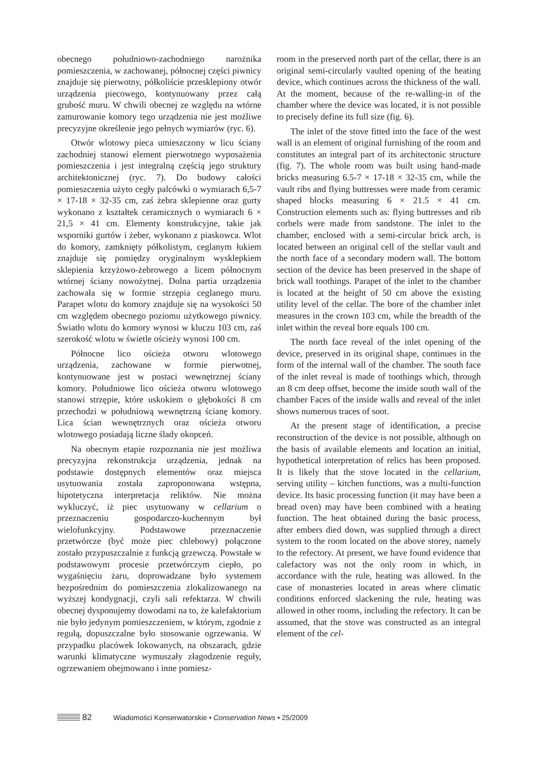obecnego południowo-zachodniego narożnika pomieszczenia, w zachowanej, północnej części piwnicy znajduje się pierwotny, półkoliście przesklepiony otwór urządzenia piecowego, kontynuowany przez całą grubość muru. W chwili obecnej ze względu na wtórne zamurowanie komory tego urządzenia nie jest możliwe precyzyjne określenie jego pełnych wymiarów (ryc. 6).
Otwór wlotowy pieca umieszczony w licu ściany zachodniej stanowi element pierwotnego wyposażenia pomieszczenia i jest integralną częścią jego struktury architektonicznej (ryc. 7). Do budowy całości pomieszczenia użyto cegły palcówki o wymiarach 6,5-7 × 17-18 × 32-35 cm, zaś żebra sklepienne oraz gurty wykonano z kształtek ceramicznych o wymiarach 6 × 21,5 × 41 cm. Elementy konstrukcyjne, takie jak wsporniki gurtów i żeber, wykonano z piaskowca. Wlot do komory, zamknięty półkolistym, ceglanym łukiem znajduje się pomiędzy oryginalnym wysklepkiem sklepienia krzyżowo-żebrowego a licem północnym wtórnej ściany nowożytnej. Dolna partia urządzenia zachowała się w formie strzępia ceglanego muru. Parapet wlotu do komory znajduje się na wysokości 50 cm względem obecnego poziomu użytkowego piwnicy. Światło wlotu do komory wynosi w kluczu 103 cm, zaś szerokość wlotu w świetle ościeży wynosi 100 cm.
Północne lico ościeża otworu wlotowego urządzenia, zachowane w formie pierwotnej, kontynuowane jest w postaci wewnętrznej ściany komory. Południowe lico ościeża otworu wlotowego stanowi strzępie, które uskokiem o głębokości 8 cm przechodzi w południową wewnętrzną ścianę komory. Lica ścian wewnętrznych oraz ościeża otworu wlotowego posiadają liczne ślady okopceń.
Na obecnym etapie rozpoznania nie jest możliwa precyzyjna rekonstrukcja urządzenia, jednak na podstawie dostępnych elementów oraz miejsca usytuowania została zaproponowana wstępna, hipotetyczna interpretacja reliktów. Nie można wykluczyć, iż piec usytuowany w cellarium o przeznaczeniu gospodarczo-kuchennym był wielofunkcyjny. Podstawowe przeznaczenie przetwórcze (być może piec chlebowy) połączone zostało przypuszczalnie z funkcją grzewczą. Powstałe w podstawowym procesie przetwórczym ciepło, po wygaśnięciu żaru, doprowadzane było systemem bezpośrednim do pomieszczenia zlokalizowanego na wyższej kondygnacji, czyli sali refektarza. W chwili obecnej dysponujemy dowodami na to, że kalefaktorium nie było jedynym pomieszczeniem, w którym, zgodnie z regułą, dopuszczalne było stosowanie ogrzewania. W przypadku placówek lokowanych, na obszarach, gdzie warunki klimatyczne wymuszały złagodzenie reguły, ogrzewaniem obejmowano i inne pomiesz-
room in the preserved north part of the cellar, there is an original semi-circularly vaulted opening of the heating device, which continues across the thickness of the wall. At the moment, because of the re-walling-in of the chamber where the device was located, it is not possible to precisely define its full size (fig. 6).
The inlet of the stove fitted into the face of the west wall is an element of original furnishing of the room and constitutes an integral part of its architectonic structure (fig. 7). The whole room was built using hand-made bricks measuring 6.5-7 × 17-18 × 32-35 cm, while the vault ribs and flying buttresses were made from ceramic shaped blocks measuring 6 × 21.5 × 41 cm. Construction elements such as: flying buttresses and rib corbels were made from sandstone. The inlet to the chamber, enclosed with a semi-circular brick arch, is located between an original cell of the stellar vault and the north face of a secondary modern wall. The bottom section of the device has been preserved in the shape of brick wall toothings. Parapet of the inlet to the chamber is located at the height of 50 cm above the existing utility level of the cellar. The bore of the chamber inlet measures in the crown 103 cm, while the breadth of the inlet within the reveal bore equals 100 cm.
The north face reveal of the inlet opening of the device, preserved in its original shape, continues in the form of the internal wall of the chamber. The south face of the inlet reveal is made of toothings which, through an 8 cm deep offset, become the inside south wall of the chamber Faces of the inside walls and reveal of the inlet shows numerous traces of soot.
At the present stage of identification, a precise reconstruction of the device is not possible, although on the basis of available elements and location an initial, hypothetical interpretation of relics has been proposed. It is likely that the stove located in the cellarium, serving utility – kitchen functions, was a multi-function device. Its basic processing function (it may have been a bread oven) may have been combined with a heating function. The heat obtained during the basic process, after embers died down, was supplied through a direct system to the room located on the above storey, namely to the refectory. At present, we have found evidence that calefactory was not the only room in which, in accordance with the rule, heating was allowed. In the case of monasteries located in areas where climatic conditions enforced slackening the rule, heating was allowed in other rooms, including the refectory. It can be assumed, that the stove was constructed as an integral element of the cel-
82 Wiadomości Konserwatorskie • Conservation News • 25/2009